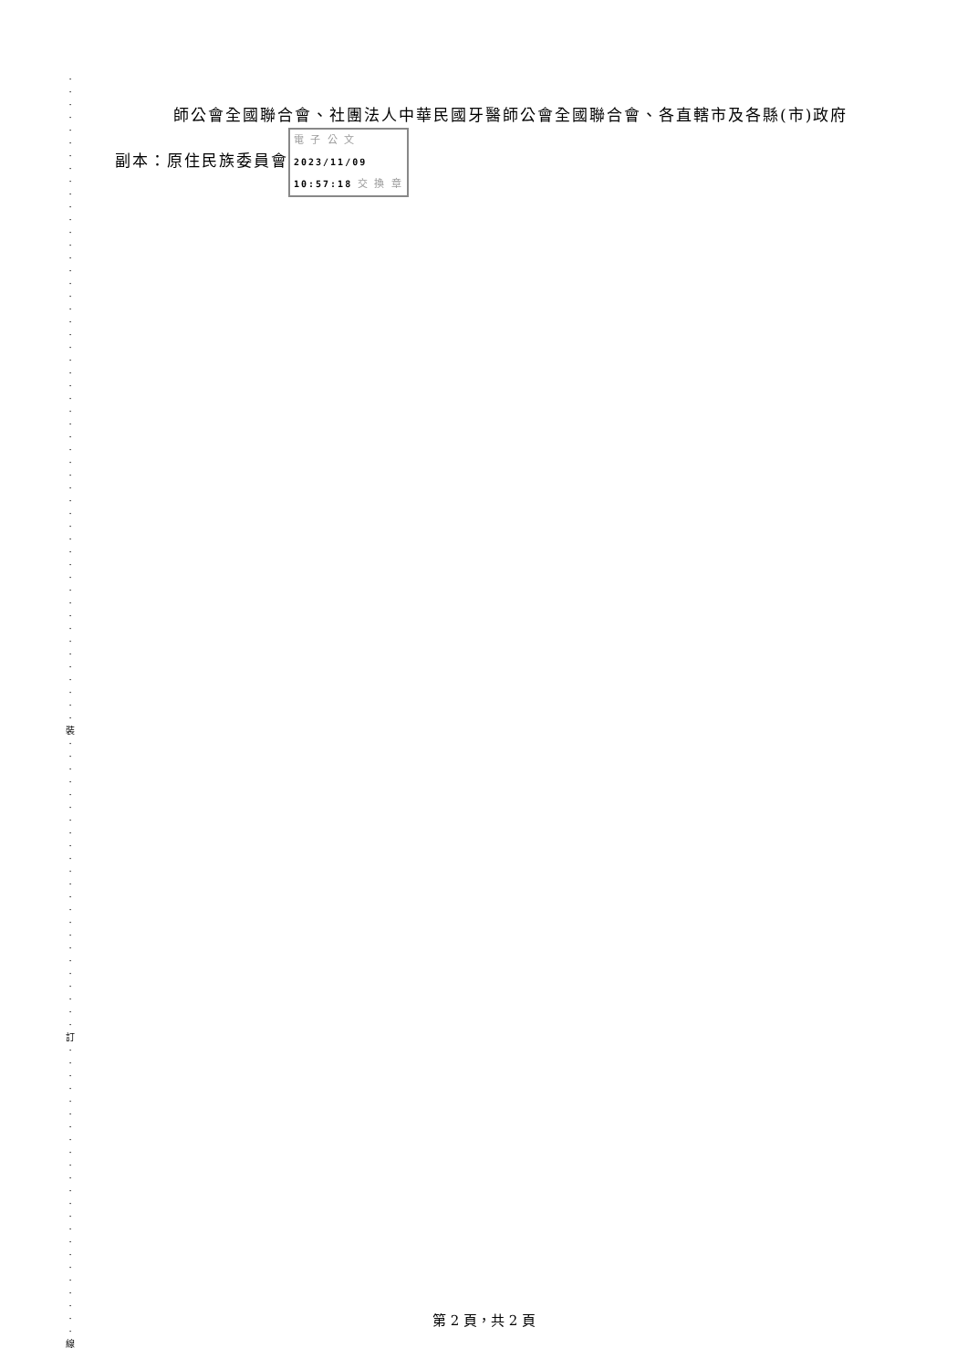·
·
·
·
·
·
·
·
·
·
·
·
·
·
·
·
·
·
·
·
·
·
·
·
·
·
·
·
·
·
·
·
·
·
·
·
·
·
·
·
·
·
·
·
·
·
·
·
·
·
·
裝
·
·
·
·
·
·
·
·
·
·
·
·
·
·
·
·
·
·
·
·
·
·
·
訂
·
·
·
·
·
·
·
·
·
·
·
·
·
·
·
·
·
·
·
·
·
·
·
線
師公會全國聯合會、社團法人中華民國牙醫師公會全國聯合會、各直轄市及各縣(市)政府
副本：原住民族委員會 電 子 公 文 2023/11/09 10:57:18 交 換 章
第 2 頁，共 2 頁